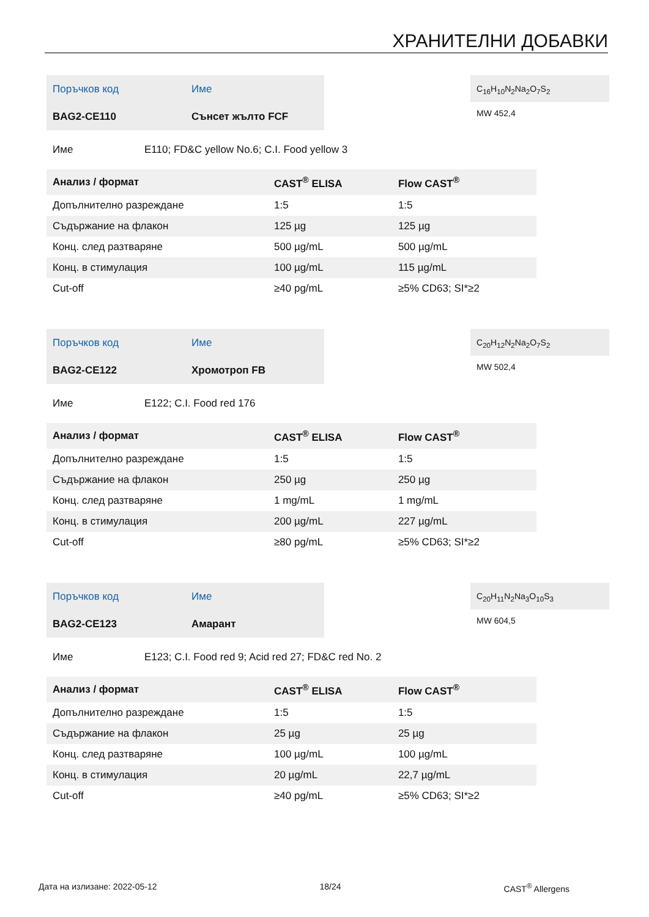ХРАНИТЕЛНИ ДОБАВКИ
| Поръчков код | Име |
| BAG2-CE110 | Сънсет жълто FCF |
C<sub>16</sub>H<sub>10</sub>N<sub>2</sub>Na<sub>2</sub>O<sub>7</sub>S<sub>2</sub>
MW 452,4
Име E110; FD&C yellow No.6; C.I. Food yellow 3
| Анализ / формат | CAST<sup>®</sup> ELISA | Flow CAST<sup>®</sup> |
| --- | --- | --- |
| Допълнително разреждане | 1:5 | 1:5 |
| Съдържание на флакон | 125 µg | 125 µg |
| Конц. след разтваряне | 500 µg/mL | 500 µg/mL |
| Конц. в стимулация | 100 µg/mL | 115 µg/mL |
| Cut-off | ≥40 pg/mL | ≥5% CD63; SI*≥2 |
| Поръчков код | Име |
| BAG2-CE122 | Хромотроп FB |
C<sub>20</sub>H<sub>12</sub>N<sub>2</sub>Na<sub>2</sub>O<sub>7</sub>S<sub>2</sub>
MW 502,4
Име E122; C.I. Food red 176
| Анализ / формат | CAST<sup>®</sup> ELISA | Flow CAST<sup>®</sup> |
| --- | --- | --- |
| Допълнително разреждане | 1:5 | 1:5 |
| Съдържание на флакон | 250 µg | 250 µg |
| Конц. след разтваряне | 1 mg/mL | 1 mg/mL |
| Конц. в стимулация | 200 µg/mL | 227 µg/mL |
| Cut-off | ≥80 pg/mL | ≥5% CD63; SI*≥2 |
| Поръчков код | Име |
| BAG2-CE123 | Амарант |
C<sub>20</sub>H<sub>11</sub>N<sub>2</sub>Na<sub>3</sub>O<sub>10</sub>S<sub>3</sub>
MW 604,5
Име E123; C.I. Food red 9; Acid red 27; FD&C red No. 2
| Анализ / формат | CAST<sup>®</sup> ELISA | Flow CAST<sup>®</sup> |
| --- | --- | --- |
| Допълнително разреждане | 1:5 | 1:5 |
| Съдържание на флакон | 25 µg | 25 µg |
| Конц. след разтваряне | 100 µg/mL | 100 µg/mL |
| Конц. в стимулация | 20 µg/mL | 22,7 µg/mL |
| Cut-off | ≥40 pg/mL | ≥5% CD63; SI*≥2 |
Дата на излизане: 2022-05-12 18/24 CAST<sup>®</sup> Allergens